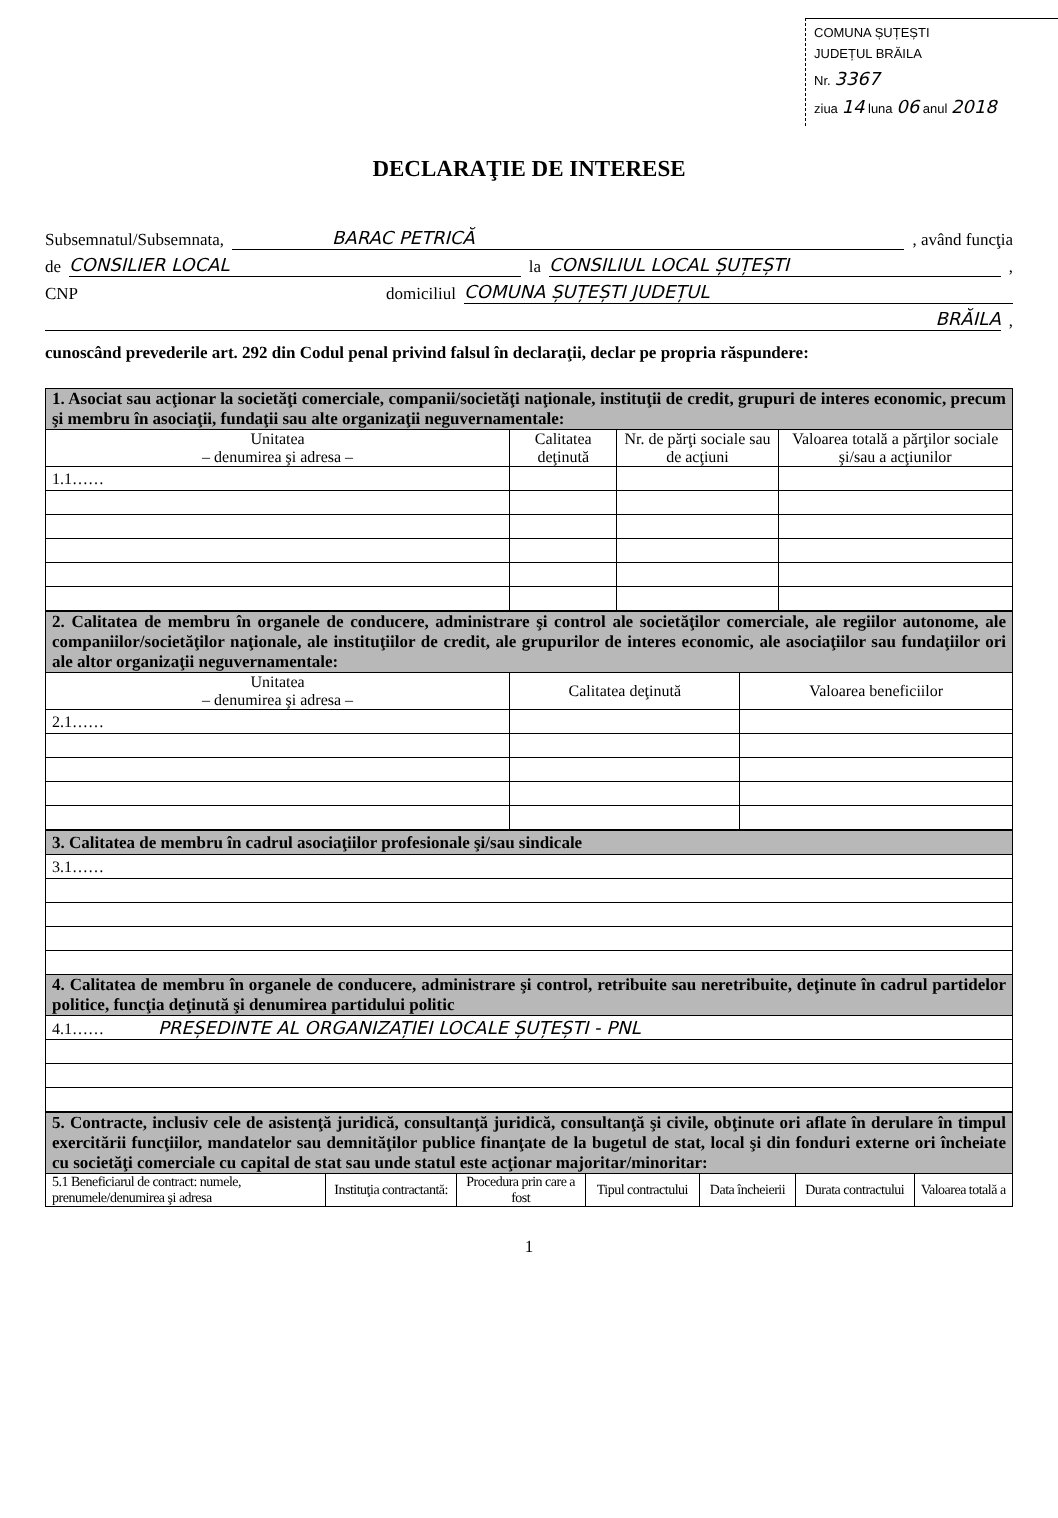COMUNA ȘUȚEȘTI
JUDEȚUL BRĂILA
Nr. 3367
ziua 14 luna 06 anul 2018
DECLARAŢIE DE INTERESE
Subsemnatul/Subsemnata, BARAC PETRICĂ, având funcţia
de CONSILIER LOCAL la CONSILIUL LOCAL ȘUȚEȘTI,
CNP domiciliul COMUNA ȘUȚEȘTI JUDEȚUL
BRĂILA,
cunoscând prevederile art. 292 din Codul penal privind falsul în declaraţii, declar pe propria răspundere:
| 1. Asociat sau acţionar la societăţi comerciale, companii/societăţi naţionale, instituţii de credit, grupuri de interes economic, precum şi membru în asociaţii, fundaţii sau alte organizaţii neguvernamentale: | | | |
| Unitatea – denumirea şi adresa – | Calitatea deţinută | Nr. de părţi sociale sau de acţiuni | Valoarea totală a părţilor sociale şi/sau a acţiunilor |
| 1.1…… | | | |
| 2. Calitatea de membru în organele de conducere, administrare şi control ale societăţilor comerciale, ale regiilor autonome, ale companiilor/societăţilor naţionale, ale instituţiilor de credit, ale grupurilor de interes economic, ale asociaţiilor sau fundaţiilor ori ale altor organizaţii neguvernamentale: | | |
| Unitatea – denumirea şi adresa – | Calitatea deţinută | Valoarea beneficiilor |
| 2.1…… | | |
| 3. Calitatea de membru în cadrul asociaţiilor profesionale şi/sau sindicale |
| 3.1…… |
| 4. Calitatea de membru în organele de conducere, administrare şi control, retribuite sau neretribuite, deţinute în cadrul partidelor politice, funcţia deţinută şi denumirea partidului politic |
| 4.1…… PREȘEDINTE AL ORGANIZAȚIEI LOCALE ȘUȚEȘTI - PNL |
| 5. Contracte, inclusiv cele de asistenţă juridică, consultanţă juridică, consultanţă şi civile, obţinute ori aflate în derulare în timpul exercitării funcţiilor, mandatelor sau demnităţilor publice finanţate de la bugetul de stat, local şi din fonduri externe ori încheiate cu societăţi comerciale cu capital de stat sau unde statul este acţionar majoritar/minoritar: | | | | | | |
| 5.1 Beneficiarul de contract: numele, prenumele/denumirea şi adresa | Instituţia contractantă: | Procedura prin care a fost | Tipul contractului | Data încheierii | Durata contractului | Valoarea totală a |
1